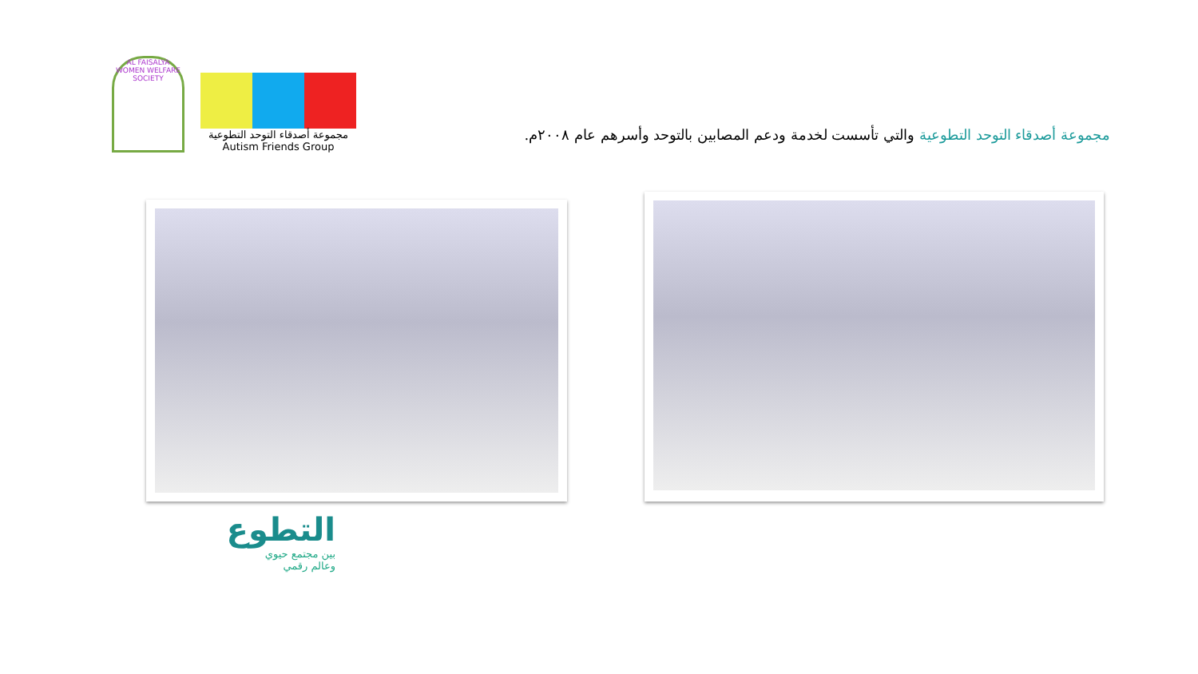AL FAISALYA WOMEN WELFARE SOCIETY
مجموعة أصدقاء التوحد التطوعية
Autism Friends Group
مجموعة أصدقاء التوحد التطوعية والتي تأسست لخدمة ودعم المصابين بالتوحد وأسرهم عام ٢٠٠٨م.
التطوع
بين مجتمع حيوي
وعالم رقمي